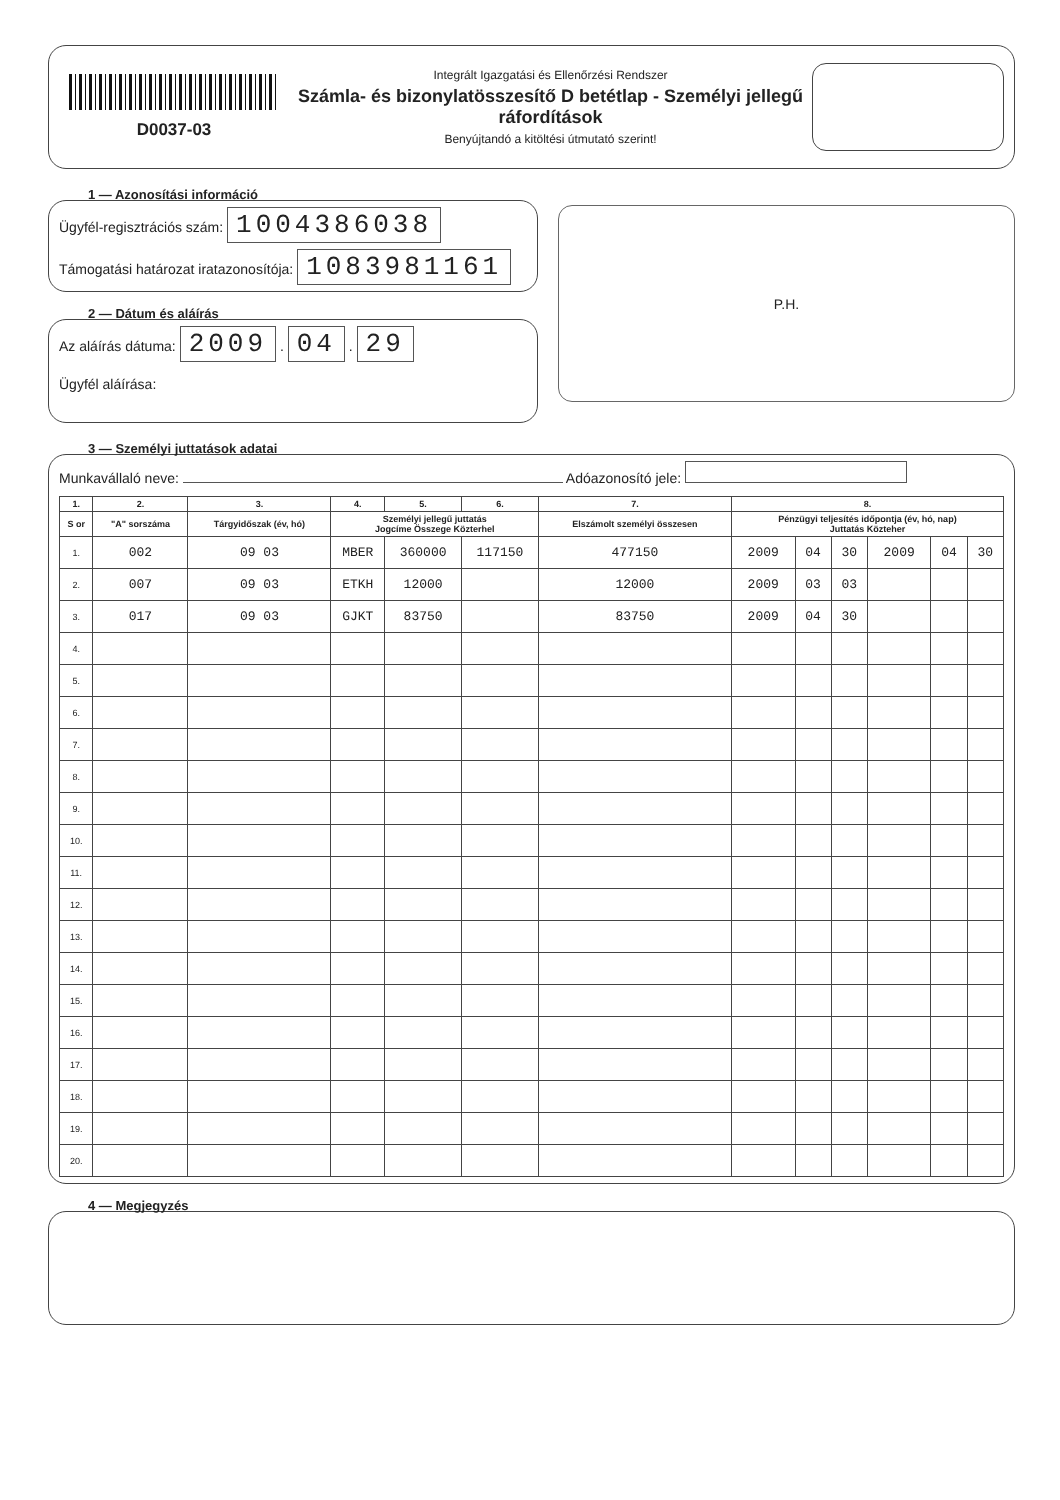D0037-03
Integrált Igazgatási és Ellenőrzési Rendszer
Számla- és bizonylatösszesítő D betétlap - Személyi jellegű ráfordítások
Benyújtandó a kitöltési útmutató szerint!
1 — Azonosítási információ
Ügyfél-regisztrációs szám: 1004386038
Támogatási határozat iratazonosítója: 1083981161
2 — Dátum és aláírás
Az aláírás dátuma: 2009 . 04 . 29
Ügyfél aláírása:
P.H.
3 — Személyi juttatások adatai
Munkavállaló neve: Adóazonosító jele:
| 1. | 2. | 3. | 4. | 5. | 6. | 7. | 8. | | | | | |
| --- | --- | --- | --- | --- | --- | --- | --- | --- | --- | --- | --- | --- |
| S or | "A" sorszáma | Tárgyidőszak (év, hó) | Személyi jellegű juttatás Jogcíme Összege Közterhel | | | Elszámolt személyi összesen | Pénzügyi teljesítés időpontja (év, hó, nap) Juttatás Közteher | | | | | |
| 1. | 002 | 09 03 | MBER | 360000 | 117150 | 477150 | 2009 | 04 | 30 | 2009 | 04 | 30 |
| 2. | 007 | 09 03 | ETKH | 12000 | | 12000 | 2009 | 03 | 03 | | | |
| 3. | 017 | 09 03 | GJKT | 83750 | | 83750 | 2009 | 04 | 30 | | | |
| 4. | | | | | | | | | | | | |
| 5. | | | | | | | | | | | | |
| 6. | | | | | | | | | | | | |
| 7. | | | | | | | | | | | | |
| 8. | | | | | | | | | | | | |
| 9. | | | | | | | | | | | | |
| 10. | | | | | | | | | | | | |
| 11. | | | | | | | | | | | | |
| 12. | | | | | | | | | | | | |
| 13. | | | | | | | | | | | | |
| 14. | | | | | | | | | | | | |
| 15. | | | | | | | | | | | | |
| 16. | | | | | | | | | | | | |
| 17. | | | | | | | | | | | | |
| 18. | | | | | | | | | | | | |
| 19. | | | | | | | | | | | | |
| 20. | | | | | | | | | | | | |
4 — Megjegyzés